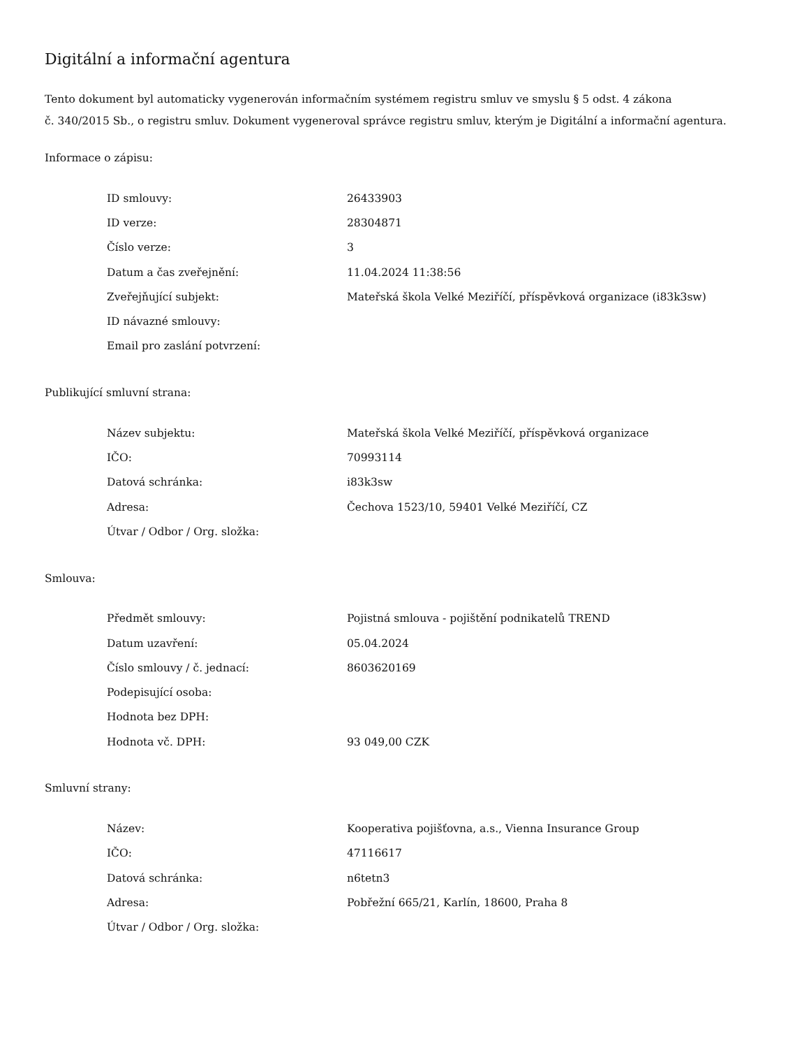Digitální a informační agentura
Tento dokument byl automaticky vygenerován informačním systémem registru smluv ve smyslu § 5 odst. 4 zákona
č. 340/2015 Sb., o registru smluv. Dokument vygeneroval správce registru smluv, kterým je Digitální a informační agentura.
Informace o zápisu:
| ID smlouvy: | 26433903 |
| ID verze: | 28304871 |
| Číslo verze: | 3 |
| Datum a čas zveřejnění: | 11.04.2024 11:38:56 |
| Zveřejňující subjekt: | Mateřská škola Velké Meziříčí, příspěvková organizace (i83k3sw) |
| ID návazné smlouvy: | |
| Email pro zaslání potvrzení: | |
Publikující smluvní strana:
| Název subjektu: | Mateřská škola Velké Meziříčí, příspěvková organizace |
| IČO: | 70993114 |
| Datová schránka: | i83k3sw |
| Adresa: | Čechova 1523/10, 59401 Velké Meziříčí, CZ |
| Útvar / Odbor / Org. složka: | |
Smlouva:
| Předmět smlouvy: | Pojistná smlouva - pojištění podnikatelů TREND |
| Datum uzavření: | 05.04.2024 |
| Číslo smlouvy / č. jednací: | 8603620169 |
| Podepisující osoba: | |
| Hodnota bez DPH: | |
| Hodnota vč. DPH: | 93 049,00 CZK |
Smluvní strany:
| Název: | Kooperativa pojišťovna, a.s., Vienna Insurance Group |
| IČO: | 47116617 |
| Datová schránka: | n6tetn3 |
| Adresa: | Pobřežní 665/21, Karlín, 18600, Praha 8 |
| Útvar / Odbor / Org. složka: | |